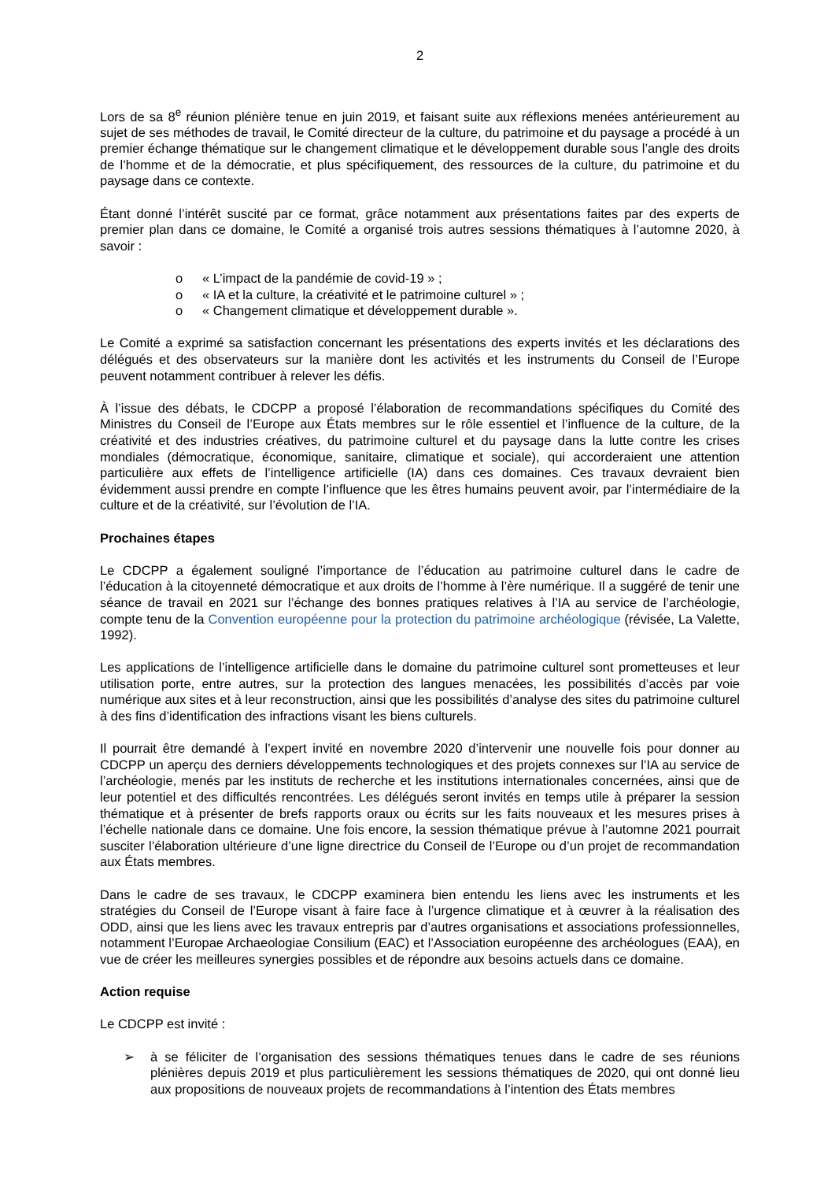2
Lors de sa 8<sup>e</sup> réunion plénière tenue en juin 2019, et faisant suite aux réflexions menées antérieurement au sujet de ses méthodes de travail, le Comité directeur de la culture, du patrimoine et du paysage a procédé à un premier échange thématique sur le changement climatique et le développement durable sous l’angle des droits de l’homme et de la démocratie, et plus spécifiquement, des ressources de la culture, du patrimoine et du paysage dans ce contexte.
Étant donné l’intérêt suscité par ce format, grâce notamment aux présentations faites par des experts de premier plan dans ce domaine, le Comité a organisé trois autres sessions thématiques à l’automne 2020, à savoir :
o « L’impact de la pandémie de covid-19 » ;
o « IA et la culture, la créativité et le patrimoine culturel » ;
o « Changement climatique et développement durable ».
Le Comité a exprimé sa satisfaction concernant les présentations des experts invités et les déclarations des délégués et des observateurs sur la manière dont les activités et les instruments du Conseil de l’Europe peuvent notamment contribuer à relever les défis.
À l’issue des débats, le CDCPP a proposé l’élaboration de recommandations spécifiques du Comité des Ministres du Conseil de l’Europe aux États membres sur le rôle essentiel et l’influence de la culture, de la créativité et des industries créatives, du patrimoine culturel et du paysage dans la lutte contre les crises mondiales (démocratique, économique, sanitaire, climatique et sociale), qui accorderaient une attention particulière aux effets de l’intelligence artificielle (IA) dans ces domaines. Ces travaux devraient bien évidemment aussi prendre en compte l’influence que les êtres humains peuvent avoir, par l’intermédiaire de la culture et de la créativité, sur l’évolution de l’IA.
Prochaines étapes
Le CDCPP a également souligné l’importance de l’éducation au patrimoine culturel dans le cadre de l’éducation à la citoyenneté démocratique et aux droits de l’homme à l’ère numérique. Il a suggéré de tenir une séance de travail en 2021 sur l’échange des bonnes pratiques relatives à l’IA au service de l’archéologie, compte tenu de la Convention européenne pour la protection du patrimoine archéologique (révisée, La Valette, 1992).
Les applications de l’intelligence artificielle dans le domaine du patrimoine culturel sont prometteuses et leur utilisation porte, entre autres, sur la protection des langues menacées, les possibilités d’accès par voie numérique aux sites et à leur reconstruction, ainsi que les possibilités d’analyse des sites du patrimoine culturel à des fins d’identification des infractions visant les biens culturels.
Il pourrait être demandé à l’expert invité en novembre 2020 d’intervenir une nouvelle fois pour donner au CDCPP un aperçu des derniers développements technologiques et des projets connexes sur l’IA au service de l’archéologie, menés par les instituts de recherche et les institutions internationales concernées, ainsi que de leur potentiel et des difficultés rencontrées. Les délégués seront invités en temps utile à préparer la session thématique et à présenter de brefs rapports oraux ou écrits sur les faits nouveaux et les mesures prises à l’échelle nationale dans ce domaine. Une fois encore, la session thématique prévue à l’automne 2021 pourrait susciter l’élaboration ultérieure d’une ligne directrice du Conseil de l’Europe ou d’un projet de recommandation aux États membres.
Dans le cadre de ses travaux, le CDCPP examinera bien entendu les liens avec les instruments et les stratégies du Conseil de l’Europe visant à faire face à l’urgence climatique et à œuvrer à la réalisation des ODD, ainsi que les liens avec les travaux entrepris par d’autres organisations et associations professionnelles, notamment l’Europae Archaeologiae Consilium (EAC) et l’Association européenne des archéologues (EAA), en vue de créer les meilleures synergies possibles et de répondre aux besoins actuels dans ce domaine.
Action requise
Le CDCPP est invité :
➢ à se féliciter de l’organisation des sessions thématiques tenues dans le cadre de ses réunions plénières depuis 2019 et plus particulièrement les sessions thématiques de 2020, qui ont donné lieu aux propositions de nouveaux projets de recommandations à l’intention des États membres